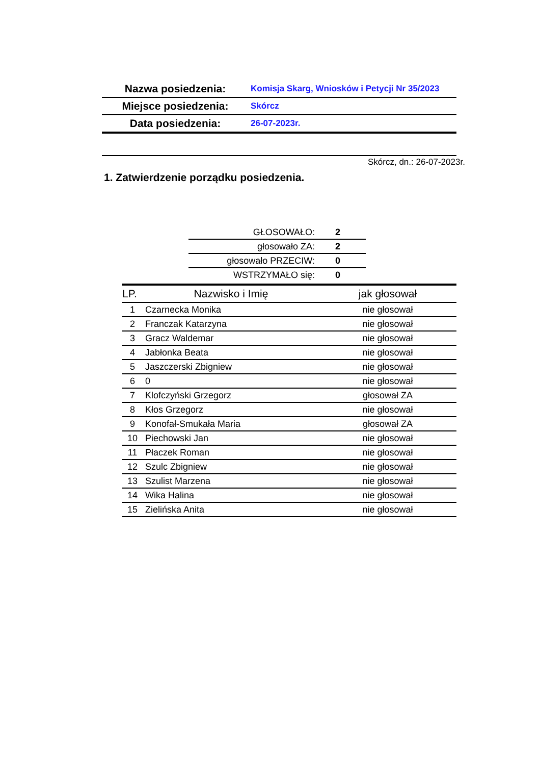| Nazwa posiedzenia: | Komisja Skarg, Wniosków i Petycji Nr 35/2023 |
| Miejsce posiedzenia: | Skórcz |
| Data posiedzenia: | 26-07-2023r. |
Skórcz, dn.: 26-07-2023r.
1. Zatwierdzenie porządku posiedzenia.
| GŁOSOWAŁO: | 2 |
| głosowało ZA: | 2 |
| głosowało PRZECIW: | 0 |
| WSTRZYMAŁO się: | 0 |
| LP. | Nazwisko i Imię | jak głosował |
| --- | --- | --- |
| 1 | Czarnecka Monika | nie głosował |
| 2 | Franczak Katarzyna | nie głosował |
| 3 | Gracz Waldemar | nie głosował |
| 4 | Jabłonka Beata | nie głosował |
| 5 | Jaszczerski Zbigniew | nie głosował |
| 6 | 0 | nie głosował |
| 7 | Klofczyński Grzegorz | głosował ZA |
| 8 | Kłos Grzegorz | nie głosował |
| 9 | Konofał-Smukała Maria | głosował ZA |
| 10 | Piechowski Jan | nie głosował |
| 11 | Płaczek Roman | nie głosował |
| 12 | Szulc Zbigniew | nie głosował |
| 13 | Szulist Marzena | nie głosował |
| 14 | Wika Halina | nie głosował |
| 15 | Zielińska Anita | nie głosował |